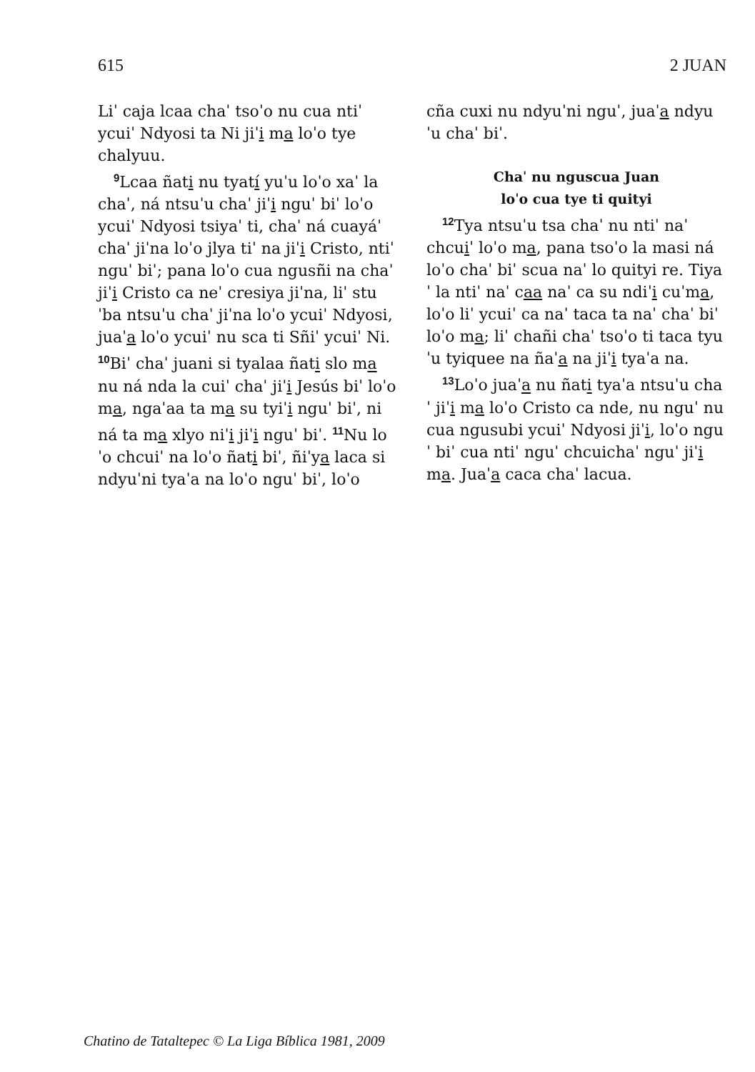615 2 JUAN
Liˈ caja lcaa chaˈ tsoˈo nu cua ntiˈ ycuiˈ Ndyosi ta Ni jiˈi ma loˈo tye chalyuu.
<sup>9</sup> Lcaa ñati nu tyatí yuˈu loˈo xaˈ la chaˈ, ná ntsuˈu chaˈ jiˈi nguˈ biˈ loˈo ycuiˈ Ndyosi tsiyaˈ ti, chaˈ ná cuayáˈ chaˈ jiˈna loˈo jlya tiˈ na jiˈi Cristo, ntiˈ nguˈ biˈ; pana loˈo cua ngusñi na chaˈ jiˈi Cristo ca neˈ cresiya jiˈna, liˈ stuˈba ntsuˈu chaˈ jiˈna loˈo ycuiˈ Ndyosi, juaˈa loˈo ycuiˈ nu sca ti Sñiˈ ycuiˈ Ni. <sup>10</sup>Biˈ chaˈ juani si tyalaa ñati slo ma nu ná nda la cuiˈ chaˈ jiˈi Jesús biˈ loˈo ma, ngaˈaa ta ma su tyiˈi nguˈ biˈ, ni ná ta ma xlyo niˈi jiˈi nguˈ biˈ. <sup>11</sup>Nu loˈo chcuiˈ na loˈo ñati biˈ, ñiˈya laca si ndyuˈni tyaˈa na loˈo nguˈ biˈ, loˈo
cña cuxi nu ndyuˈni nguˈ, juaˈa ndyuˈu chaˈ biˈ.
Chaˈ nu nguscua Juan
loˈo cua tye ti quityi
<sup>12</sup> Tya ntsuˈu tsa chaˈ nu ntiˈ naˈ chcuiˈ loˈo ma, pana tsoˈo la masi ná loˈo chaˈ biˈ scua naˈ lo quityi re. Tiyaˈ la ntiˈ naˈ caa naˈ ca su ndiˈi cuˈma, loˈo liˈ ycuiˈ ca naˈ taca ta naˈ chaˈ biˈ loˈo ma; liˈ chañi chaˈ tsoˈo ti taca tyuˈu tyiquee na ñaˈa na jiˈi tyaˈa na.
<sup>13</sup> Loˈo juaˈa nu ñati tyaˈa ntsuˈu chaˈ jiˈi ma loˈo Cristo ca nde, nu nguˈ nu cua ngusubi ycuiˈ Ndyosi jiˈi, loˈo nguˈ biˈ cua ntiˈ nguˈ chcuichaˈ nguˈ jiˈi ma. Juaˈa caca chaˈ lacua.
Chatino de Tataltepec © La Liga Bíblica 1981, 2009